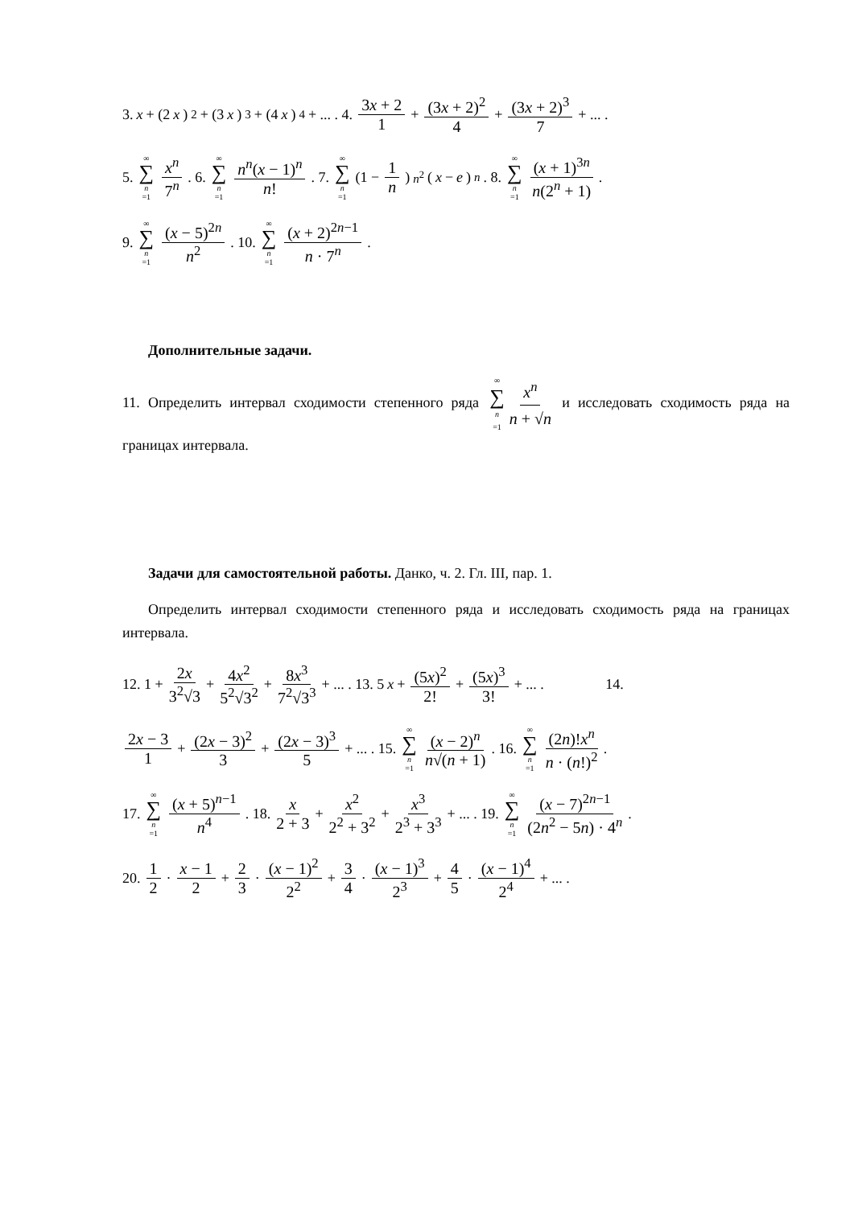3. x + (2 x)<sup>2</sup> + (3 x)<sup>3</sup> + (4 x)<sup>4</sup> + ... . 4. 3x + 2 1 + (3x + 2)<sup>2</sup> 4 + (3x + 2)<sup>3</sup> 7 + ... .
5. ∞ ∑ n =1 x<sup>n</sup> 7<sup>n</sup>. 6. ∞ ∑ n =1 n<sup>n</sup>(x − 1)<sup>n</sup> n!. 7. ∞ ∑ n =1 (1 − 1 n)<sup>n<sup>2</sup></sup> (x − e)<sup>n</sup>. 8. ∞ ∑ n =1 (x + 1)<sup>3n</sup> n(2<sup>n</sup> + 1).
9. ∞ ∑ n =1 (x − 5)<sup>2n</sup> n<sup>2</sup>. 10. ∞ ∑ n =1 (x + 2)<sup>2n−1</sup> n · 7<sup>n</sup>.
Дополнительные задачи.
11. Определить интервал сходимости степенного ряда ∞ ∑ n =1 x<sup>n</sup> n + √n и исследовать сходимость ряда на границах интервала.
Задачи для самостоятельной работы. Данко, ч. 2. Гл. III, пар. 1.
Определить интервал сходимости степенного ряда и исследовать сходимость ряда на границах интервала.
12. 1 + 2x 3<sup>2</sup>√3 + 4x<sup>2</sup> 5<sup>2</sup>√3<sup>2</sup> + 8x<sup>3</sup> 7<sup>2</sup>√3<sup>3</sup> + ... . 13. 5 x + (5x)<sup>2</sup> 2! + (5x)<sup>3</sup> 3! + ... . 14.
2x − 3 1 + (2x − 3)<sup>2</sup> 3 + (2x − 3)<sup>3</sup> 5 + ... . 15. ∞ ∑ n =1 (x − 2)<sup>n</sup> n√(n + 1). 16. ∞ ∑ n =1 (2n)!x<sup>n</sup> n · (n!)<sup>2</sup>.
17. ∞ ∑ n =1 (x + 5)<sup>n−1</sup> n<sup>4</sup>. 18. x 2 + 3 + x<sup>2</sup> 2<sup>2</sup> + 3<sup>2</sup> + x<sup>3</sup> 2<sup>3</sup> + 3<sup>3</sup> + ... . 19. ∞ ∑ n =1 (x − 7)<sup>2n−1</sup> (2n<sup>2</sup> − 5n) · 4<sup>n</sup>.
20. 1 2 · x − 1 2 + 2 3 · (x − 1)<sup>2</sup> 2<sup>2</sup> + 3 4 · (x − 1)<sup>3</sup> 2<sup>3</sup> + 4 5 · (x − 1)<sup>4</sup> 2<sup>4</sup> + ... .